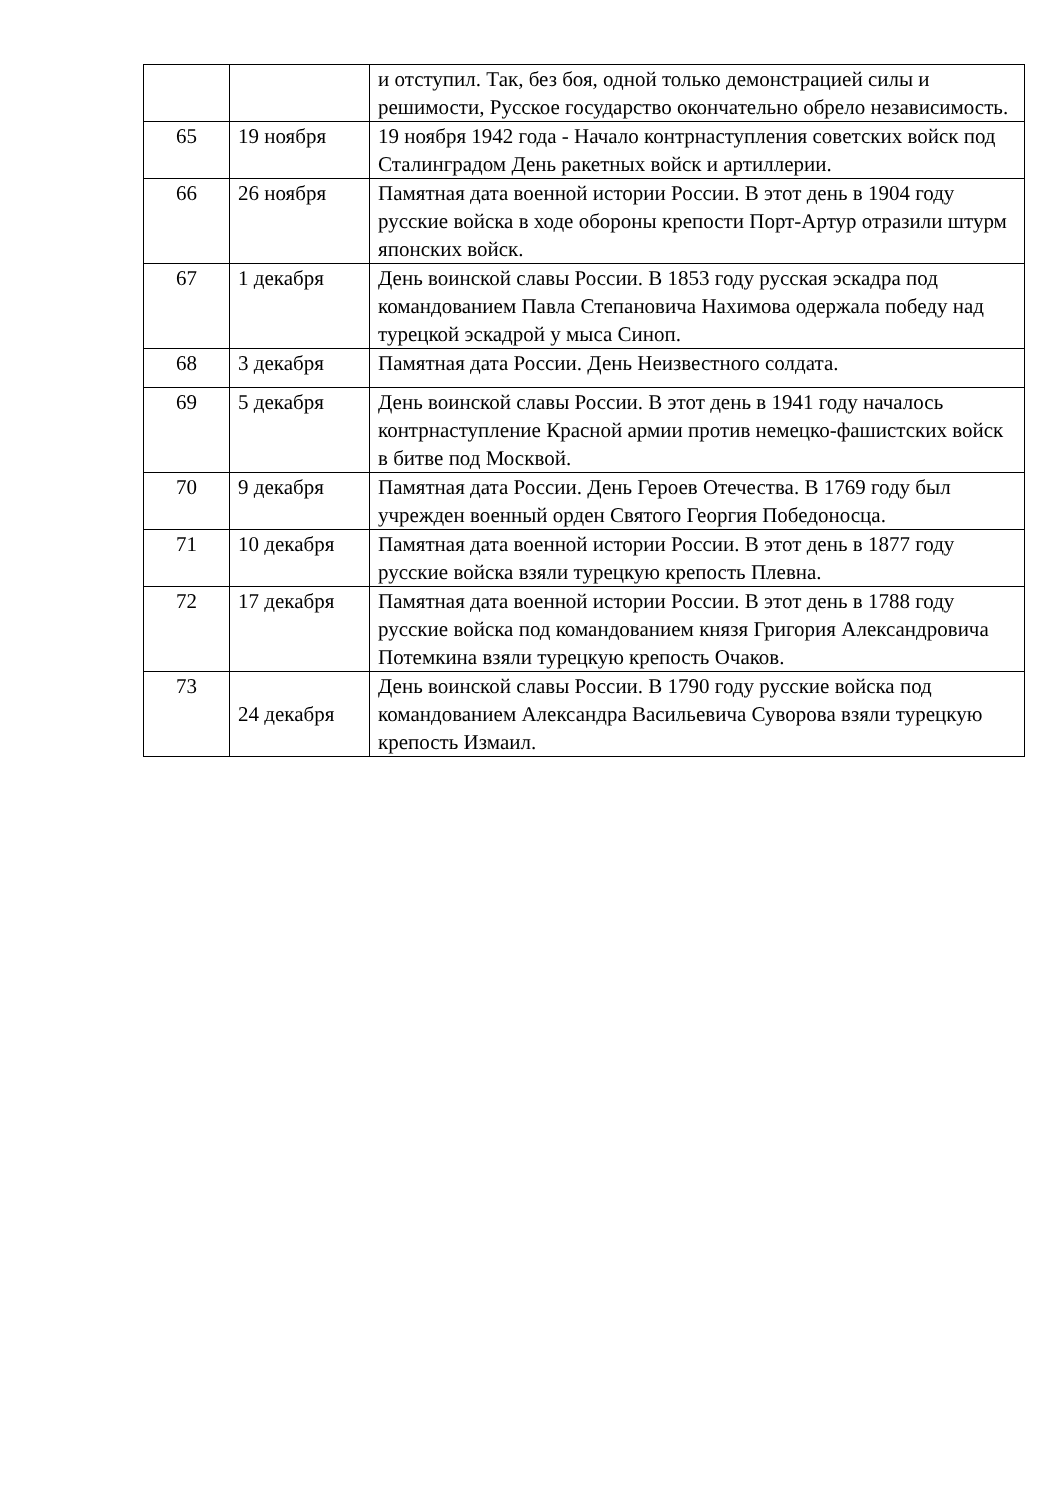| | | и отступил. Так, без боя, одной только демонстрацией силы и решимости, Русское государство окончательно обрело независимость. |
| 65 | 19 ноября | 19 ноября 1942 года - Начало контрнаступления советских войск под Сталинградом День ракетных войск и артиллерии. |
| 66 | 26 ноября | Памятная дата военной истории России. В этот день в 1904 году русские войска в ходе обороны крепости Порт-Артур отразили штурм японских войск. |
| 67 | 1 декабря | День воинской славы России. В 1853 году русская эскадра под командованием Павла Степановича Нахимова одержала победу над турецкой эскадрой у мыса Синоп. |
| 68 | 3 декабря | Памятная дата России. День Неизвестного солдата. |
| 69 | 5 декабря | День воинской славы России. В этот день в 1941 году началось контрнаступление Красной армии против немецко-фашистских войск в битве под Москвой. |
| 70 | 9 декабря | Памятная дата России. День Героев Отечества. В 1769 году был учрежден военный орден Святого Георгия Победоносца. |
| 71 | 10 декабря | Памятная дата военной истории России. В этот день в 1877 году русские войска взяли турецкую крепость Плевна. |
| 72 | 17 декабря | Памятная дата военной истории России. В этот день в 1788 году русские войска под командованием князя Григория Александровича Потемкина взяли турецкую крепость Очаков. |
| 73 | 24 декабря | День воинской славы России. В 1790 году русские войска под командованием Александра Васильевича Суворова взяли турецкую крепость Измаил. |